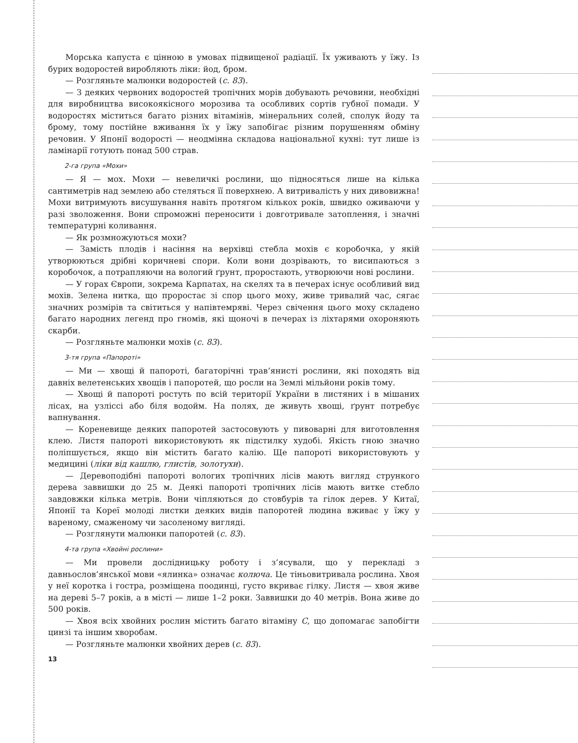Морська капуста є цінною в умовах підвищеної радіації. Їх уживають у їжу. Із бурих водоростей виробляють ліки: йод, бром.
— Розгляньте малюнки водоростей (с. 83).
— З деяких червоних водоростей тропічних морів добувають речовини, необхідні для виробництва високоякісного морозива та особливих сортів губної помади. У водоростях міститься багато різних вітамінів, мінеральних солей, сполук йоду та брому, тому постійне вживання їх у їжу запобігає різним порушенням обміну речовин. У Японії водорості — неодмінна складова національної кухні: тут лише із ламінарії готують понад 500 страв.
2-га група «Мохи»
— Я — мох. Мохи — невеличкі рослини, що підносяться лише на кілька сантиметрів над землею або стеляться її поверхнею. А витривалість у них дивовижна! Мохи витримують висушування навіть протягом кількох років, швидко оживаючи у разі зволоження. Вони спроможні переносити і довготривале затоплення, і значні температурні коливання.
— Як розмножуються мохи?
— Замість плодів і насіння на верхівці стебла мохів є коробочка, у якій утворюються дрібні коричневі спори. Коли вони дозрівають, то висипаються з коробочок, а потрапляючи на вологий ґрунт, проростають, утворюючи нові рослини.
— У горах Європи, зокрема Карпатах, на скелях та в печерах існує особливий вид мохів. Зелена нитка, що проростає зі спор цього моху, живе тривалий час, сягає значних розмірів та світиться у напівтемряві. Через свічення цього моху складено багато народних легенд про гномів, які щоночі в печерах із ліхтарями охороняють скарби.
— Розгляньте малюнки мохів (с. 83).
3-тя група «Папороті»
— Ми — хвощі й папороті, багаторічні трав’янисті рослини, які походять від давніх велетенських хвощів і папоротей, що росли на Землі мільйони років тому.
— Хвощі й папороті ростуть по всій території України в листяних і в мішаних лісах, на узліссі або біля водойм. На полях, де живуть хвощі, ґрунт потребує вапнування.
— Кореневище деяких папоротей застосовують у пивоварні для виготовлення клею. Листя папороті використовують як підстилку худобі. Якість гною значно поліпшується, якщо він містить багато калію. Ще папороті використовують у медицині (ліки від кашлю, глистів, золотухи).
— Деревоподібні папороті вологих тропічних лісів мають вигляд стрункого дерева заввишки до 25 м. Деякі папороті тропічних лісів мають витке стебло завдовжки кілька метрів. Вони чіпляються до стовбурів та гілок дерев. У Китаї, Японії та Кореї молоді листки деяких видів папоротей людина вживає у їжу у вареному, смаженому чи засоленому вигляді.
— Розглянути малюнки папоротей (с. 83).
4-та група «Хвойні рослини»
— Ми провели дослідницьку роботу і з’ясували, що у перекладі з давньослов’янської мови «ялинка» означає колюча. Це тіньовитривала рослина. Хвоя у неї коротка і гостра, розміщена поодинці, густо вкриває гілку. Листя — хвоя живе на дереві 5–7 років, а в місті — лише 1–2 роки. Заввишки до 40 метрів. Вона живе до 500 років.
— Хвоя всіх хвойних рослин містить багато вітаміну С, що допомагає запобігти цинзі та іншим хворобам.
— Розгляньте малюнки хвойних дерев (с. 83).
13